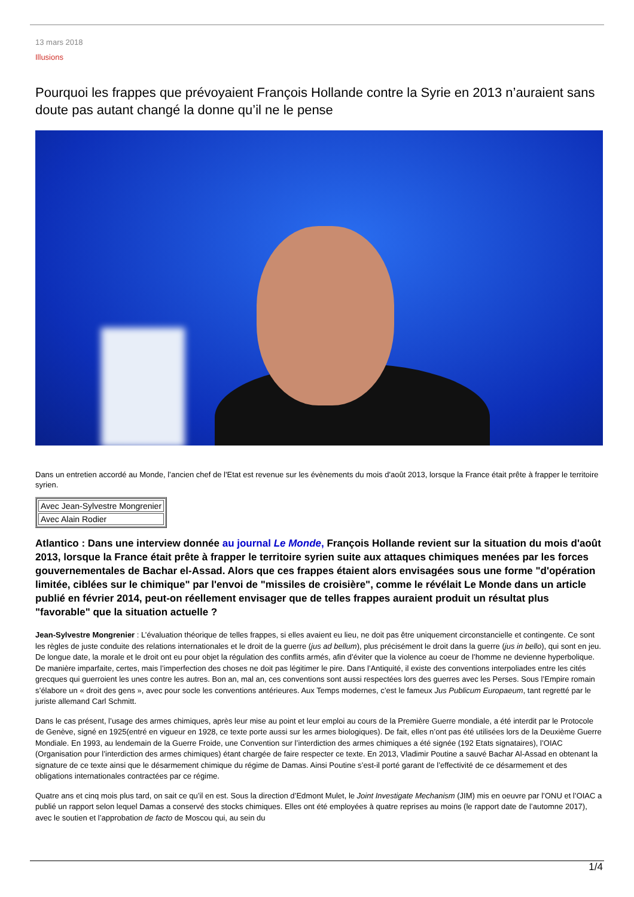13 mars 2018
Illusions
Pourquoi les frappes que prévoyaient François Hollande contre la Syrie en 2013 n’auraient sans doute pas autant changé la donne qu’il ne le pense
Dans un entretien accordé au Monde, l’ancien chef de l'Etat est revenue sur les évènements du mois d'août 2013, lorsque la France était prête à frapper le territoire syrien.
| Avec Jean-Sylvestre Mongrenier |
| Avec Alain Rodier |
Atlantico : Dans une interview donnée au journal Le Monde, François Hollande revient sur la situation du mois d'août 2013, lorsque la France était prête à frapper le territoire syrien suite aux attaques chimiques menées par les forces gouvernementales de Bachar el-Assad. Alors que ces frappes étaient alors envisagées sous une forme "d'opération limitée, ciblées sur le chimique" par l'envoi de "missiles de croisière", comme le révélait Le Monde dans un article publié en février 2014, peut-on réellement envisager que de telles frappes auraient produit un résultat plus "favorable" que la situation actuelle ?
Jean-Sylvestre Mongrenier : L’évaluation théorique de telles frappes, si elles avaient eu lieu, ne doit pas être uniquement circonstancielle et contingente. Ce sont les règles de juste conduite des relations internationales et le droit de la guerre (jus ad bellum), plus précisément le droit dans la guerre (jus in bello), qui sont en jeu. De longue date, la morale et le droit ont eu pour objet la régulation des conflits armés, afin d’éviter que la violence au coeur de l’homme ne devienne hyperbolique. De manière imparfaite, certes, mais l’imperfection des choses ne doit pas légitimer le pire. Dans l’Antiquité, il existe des conventions interpoliades entre les cités grecques qui guerroient les unes contre les autres. Bon an, mal an, ces conventions sont aussi respectées lors des guerres avec les Perses. Sous l’Empire romain s’élabore un « droit des gens », avec pour socle les conventions antérieures. Aux Temps modernes, c’est le fameux Jus Publicum Europaeum, tant regretté par le juriste allemand Carl Schmitt.
Dans le cas présent, l’usage des armes chimiques, après leur mise au point et leur emploi au cours de la Première Guerre mondiale, a été interdit par le Protocole de Genève, signé en 1925(entré en vigueur en 1928, ce texte porte aussi sur les armes biologiques). De fait, elles n’ont pas été utilisées lors de la Deuxième Guerre Mondiale. En 1993, au lendemain de la Guerre Froide, une Convention sur l’interdiction des armes chimiques a été signée (192 Etats signataires), l’OIAC (Organisation pour l’interdiction des armes chimiques) étant chargée de faire respecter ce texte. En 2013, Vladimir Poutine a sauvé Bachar Al-Assad en obtenant la signature de ce texte ainsi que le désarmement chimique du régime de Damas. Ainsi Poutine s’est-il porté garant de l’effectivité de ce désarmement et des obligations internationales contractées par ce régime.
Quatre ans et cinq mois plus tard, on sait ce qu’il en est. Sous la direction d’Edmont Mulet, le Joint Investigate Mechanism (JIM) mis en oeuvre par l’ONU et l’OIAC a publié un rapport selon lequel Damas a conservé des stocks chimiques. Elles ont été employées à quatre reprises au moins (le rapport date de l’automne 2017), avec le soutien et l’approbation de facto de Moscou qui, au sein du
1/4